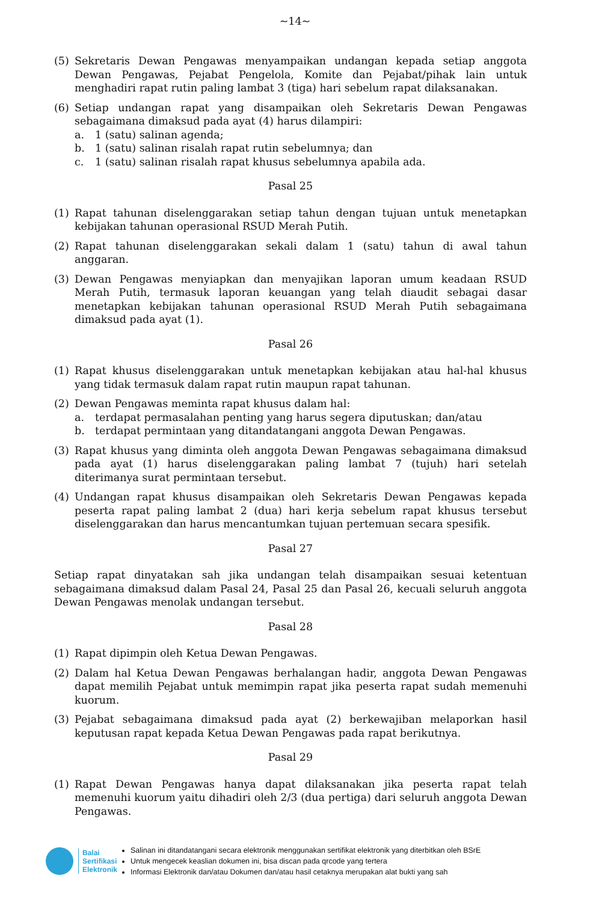~14~
(5) Sekretaris Dewan Pengawas menyampaikan undangan kepada setiap anggota Dewan Pengawas, Pejabat Pengelola, Komite dan Pejabat/pihak lain untuk menghadiri rapat rutin paling lambat 3 (tiga) hari sebelum rapat dilaksanakan.
(6) Setiap undangan rapat yang disampaikan oleh Sekretaris Dewan Pengawas sebagaimana dimaksud pada ayat (4) harus dilampiri:
a. 1 (satu) salinan agenda;
b. 1 (satu) salinan risalah rapat rutin sebelumnya; dan
c. 1 (satu) salinan risalah rapat khusus sebelumnya apabila ada.
Pasal 25
(1) Rapat tahunan diselenggarakan setiap tahun dengan tujuan untuk menetapkan kebijakan tahunan operasional RSUD Merah Putih.
(2) Rapat tahunan diselenggarakan sekali dalam 1 (satu) tahun di awal tahun anggaran.
(3) Dewan Pengawas menyiapkan dan menyajikan laporan umum keadaan RSUD Merah Putih, termasuk laporan keuangan yang telah diaudit sebagai dasar menetapkan kebijakan tahunan operasional RSUD Merah Putih sebagaimana dimaksud pada ayat (1).
Pasal 26
(1) Rapat khusus diselenggarakan untuk menetapkan kebijakan atau hal-hal khusus yang tidak termasuk dalam rapat rutin maupun rapat tahunan.
(2) Dewan Pengawas meminta rapat khusus dalam hal:
a. terdapat permasalahan penting yang harus segera diputuskan; dan/atau
b. terdapat permintaan yang ditandatangani anggota Dewan Pengawas.
(3) Rapat khusus yang diminta oleh anggota Dewan Pengawas sebagaimana dimaksud pada ayat (1) harus diselenggarakan paling lambat 7 (tujuh) hari setelah diterimanya surat permintaan tersebut.
(4) Undangan rapat khusus disampaikan oleh Sekretaris Dewan Pengawas kepada peserta rapat paling lambat 2 (dua) hari kerja sebelum rapat khusus tersebut diselenggarakan dan harus mencantumkan tujuan pertemuan secara spesifik.
Pasal 27
Setiap rapat dinyatakan sah jika undangan telah disampaikan sesuai ketentuan sebagaimana dimaksud dalam Pasal 24, Pasal 25 dan Pasal 26, kecuali seluruh anggota Dewan Pengawas menolak undangan tersebut.
Pasal 28
(1) Rapat dipimpin oleh Ketua Dewan Pengawas.
(2) Dalam hal Ketua Dewan Pengawas berhalangan hadir, anggota Dewan Pengawas dapat memilih Pejabat untuk memimpin rapat jika peserta rapat sudah memenuhi kuorum.
(3) Pejabat sebagaimana dimaksud pada ayat (2) berkewajiban melaporkan hasil keputusan rapat kepada Ketua Dewan Pengawas pada rapat berikutnya.
Pasal 29
(1) Rapat Dewan Pengawas hanya dapat dilaksanakan jika peserta rapat telah memenuhi kuorum yaitu dihadiri oleh 2/3 (dua pertiga) dari seluruh anggota Dewan Pengawas.
Balai
Sertifikasi
Elektronik
Salinan ini ditandatangani secara elektronik menggunakan sertifikat elektronik yang diterbitkan oleh BSrE
Untuk mengecek keaslian dokumen ini, bisa discan pada qrcode yang tertera
Informasi Elektronik dan/atau Dokumen dan/atau hasil cetaknya merupakan alat bukti yang sah